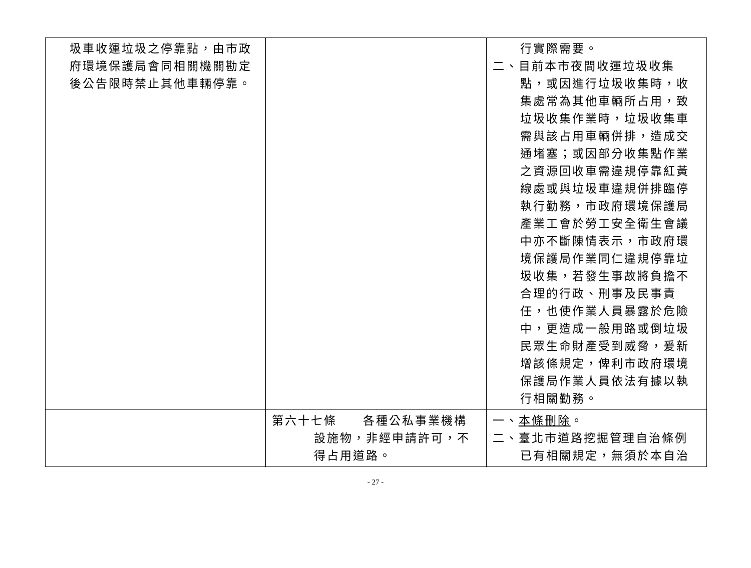| 圾車收運垃圾之停靠點，由市政府環境保護局會同相關機關勘定後公告限時禁止其他車輛停靠。 | | 行實際需要。 二、目前本市夜間收運垃圾收集點，或因進行垃圾收集時，收集處常為其他車輛所占用，致垃圾收集作業時，垃圾收集車需與該占用車輛併排，造成交通堵塞；或因部分收集點作業之資源回收車需違規停靠紅黃線處或與垃圾車違規併排臨停執行勤務，市政府環境保護局產業工會於勞工安全衛生會議中亦不斷陳情表示，市政府環境保護局作業同仁違規停靠垃圾收集，若發生事故將負擔不合理的行政、刑事及民事責任，也使作業人員暴露於危險中，更造成一般用路或倒垃圾民眾生命財產受到威脅，爰新增該條規定，俾利市政府環境保護局作業人員依法有據以執行相關勤務。 |
| | 第六十七條 各種公私事業機構設施物，非經申請許可，不得占用道路。 | 一、 本條刪除 。 二、臺北市道路挖掘管理自治條例已有相關規定，無須於本自治 |
- 27 -